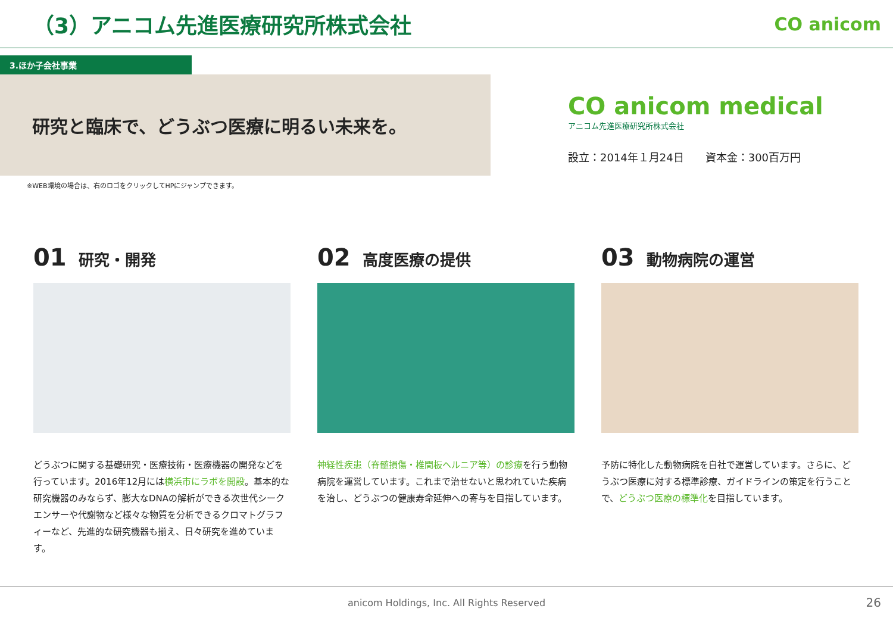（3）アニコム先進医療研究所株式会社
CO anicom
3.ほか子会社事業
研究と臨床で、どうぶつ医療に明るい未来を。
CO anicom medical
アニコム先進医療研究所株式会社
設立：2014年１月24日　　資本金：300百万円
※WEB環境の場合は、右のロゴをクリックしてHPにジャンプできます。
01 研究・開発
どうぶつに関する基礎研究・医療技術・医療機器の開発などを行っています。2016年12月には横浜市にラボを開設。基本的な研究機器のみならず、膨大なDNAの解析ができる次世代シークエンサーや代謝物など様々な物質を分析できるクロマトグラフィーなど、先進的な研究機器も揃え、日々研究を進めています。
02 高度医療の提供
神経性疾患（脊髄損傷・椎間板ヘルニア等）の診療を行う動物病院を運営しています。これまで治せないと思われていた疾病を治し、どうぶつの健康寿命延伸への寄与を目指しています。
03 動物病院の運営
予防に特化した動物病院を自社で運営しています。さらに、どうぶつ医療に対する標準診療、ガイドラインの策定を行うことで、どうぶつ医療の標準化を目指しています。
anicom Holdings, Inc. All Rights Reserved 26